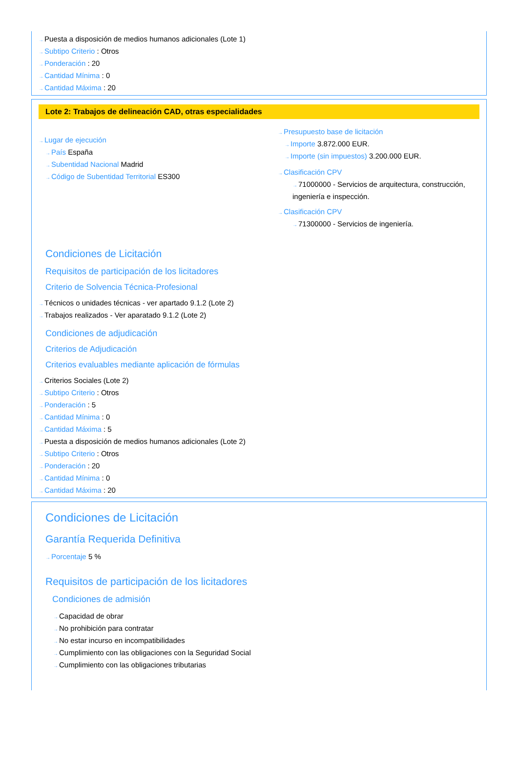→Puesta a disposición de medios humanos adicionales (Lote 1)
→Subtipo Criterio : Otros
→Ponderación : 20
→Cantidad Mínima : 0
→Cantidad Máxima : 20
Lote 2: Trabajos de delineación CAD, otras especialidades
→Lugar de ejecución
→País España
→Subentidad Nacional Madrid
→Código de Subentidad Territorial ES300
→Presupuesto base de licitación
→Importe 3.872.000 EUR.
→Importe (sin impuestos) 3.200.000 EUR.
→Clasificación CPV
→71000000 - Servicios de arquitectura, construcción, ingeniería e inspección.
→Clasificación CPV
→71300000 - Servicios de ingeniería.
Condiciones de Licitación
Requisitos de participación de los licitadores
Criterio de Solvencia Técnica-Profesional
→Técnicos o unidades técnicas - ver apartado 9.1.2 (Lote 2)
→Trabajos realizados - Ver aparatado 9.1.2 (Lote 2)
Condiciones de adjudicación
Criterios de Adjudicación
Criterios evaluables mediante aplicación de fórmulas
→Criterios Sociales (Lote 2)
→Subtipo Criterio : Otros
→Ponderación : 5
→Cantidad Mínima : 0
→Cantidad Máxima : 5
→Puesta a disposición de medios humanos adicionales (Lote 2)
→Subtipo Criterio : Otros
→Ponderación : 20
→Cantidad Mínima : 0
→Cantidad Máxima : 20
Condiciones de Licitación
Garantía Requerida Definitiva
→Porcentaje 5 %
Requisitos de participación de los licitadores
Condiciones de admisión
→Capacidad de obrar
→No prohibición para contratar
→No estar incurso en incompatibilidades
→Cumplimiento con las obligaciones con la Seguridad Social
→Cumplimiento con las obligaciones tributarias